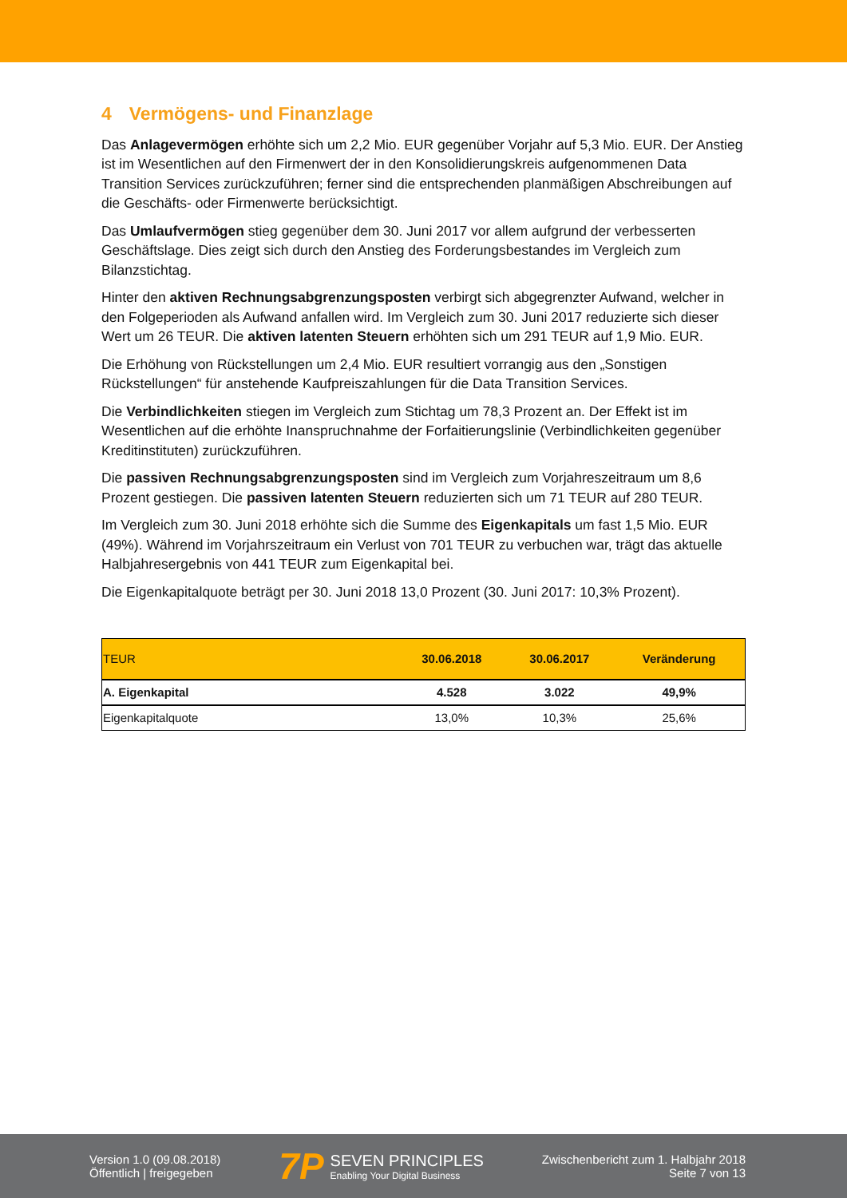4 Vermögens- und Finanzlage
Das Anlagevermögen erhöhte sich um 2,2 Mio. EUR gegenüber Vorjahr auf 5,3 Mio. EUR. Der Anstieg ist im Wesentlichen auf den Firmenwert der in den Konsolidierungskreis aufgenommenen Data Transition Services zurückzuführen; ferner sind die entsprechenden planmäßigen Abschreibungen auf die Geschäfts- oder Firmenwerte berücksichtigt.
Das Umlaufvermögen stieg gegenüber dem 30. Juni 2017 vor allem aufgrund der verbesserten Geschäftslage. Dies zeigt sich durch den Anstieg des Forderungsbestandes im Vergleich zum Bilanzstichtag.
Hinter den aktiven Rechnungsabgrenzungsposten verbirgt sich abgegrenzter Aufwand, welcher in den Folgeperioden als Aufwand anfallen wird. Im Vergleich zum 30. Juni 2017 reduzierte sich dieser Wert um 26 TEUR. Die aktiven latenten Steuern erhöhten sich um 291 TEUR auf 1,9 Mio. EUR.
Die Erhöhung von Rückstellungen um 2,4 Mio. EUR resultiert vorrangig aus den „Sonstigen Rückstellungen“ für anstehende Kaufpreiszahlungen für die Data Transition Services.
Die Verbindlichkeiten stiegen im Vergleich zum Stichtag um 78,3 Prozent an. Der Effekt ist im Wesentlichen auf die erhöhte Inanspruchnahme der Forfaitierungslinie (Verbindlichkeiten gegenüber Kreditinstituten) zurückzuführen.
Die passiven Rechnungsabgrenzungsposten sind im Vergleich zum Vorjahreszeitraum um 8,6 Prozent gestiegen. Die passiven latenten Steuern reduzierten sich um 71 TEUR auf 280 TEUR.
Im Vergleich zum 30. Juni 2018 erhöhte sich die Summe des Eigenkapitals um fast 1,5 Mio. EUR (49%). Während im Vorjahrszeitraum ein Verlust von 701 TEUR zu verbuchen war, trägt das aktuelle Halbjahresergebnis von 441 TEUR zum Eigenkapital bei.
Die Eigenkapitalquote beträgt per 30. Juni 2018 13,0 Prozent (30. Juni 2017: 10,3% Prozent).
| TEUR | 30.06.2018 | 30.06.2017 | Veränderung |
| --- | --- | --- | --- |
| A. Eigenkapital | 4.528 | 3.022 | 49,9% |
| Eigenkapitalquote | 13,0% | 10,3% | 25,6% |
Version 1.0 (09.08.2018)
Öffentlich | freigegeben
7P
SEVEN PRINCIPLES
Enabling Your Digital Business
Zwischenbericht zum 1. Halbjahr 2018
Seite 7 von 13